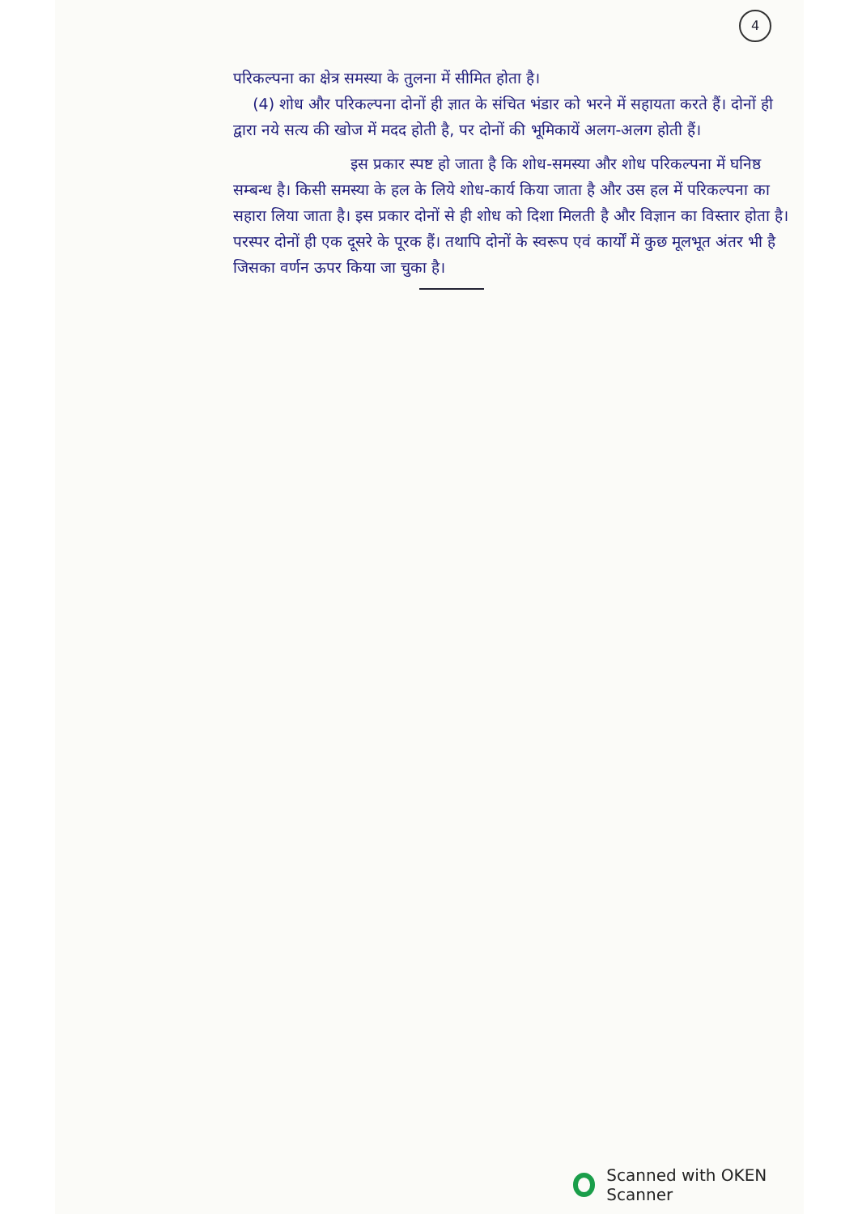4
परिकल्पना का क्षेत्र समस्या के तुलना में सीमित होता है।
(4) शोध और परिकल्पना दोनों ही ज्ञात के संचित भंडार को भरने में सहायता करते हैं। दोनों ही द्वारा नये सत्य की खोज में मदद होती है, पर दोनों की भूमिकायें अलग-अलग होती हैं।
इस प्रकार स्पष्ट हो जाता है कि शोध-समस्या और शोध परिकल्पना में घनिष्ठ सम्बन्ध है। किसी समस्या के हल के लिये शोध-कार्य किया जाता है और उस हल में परिकल्पना का सहारा लिया जाता है। इस प्रकार दोनों से ही शोध को दिशा मिलती है और विज्ञान का विस्तार होता है। परस्पर दोनों ही एक दूसरे के पूरक हैं। तथापि दोनों के स्वरूप एवं कार्यों में कुछ मूलभूत अंतर भी है जिसका वर्णन ऊपर किया जा चुका है।
Scanned with OKEN Scanner